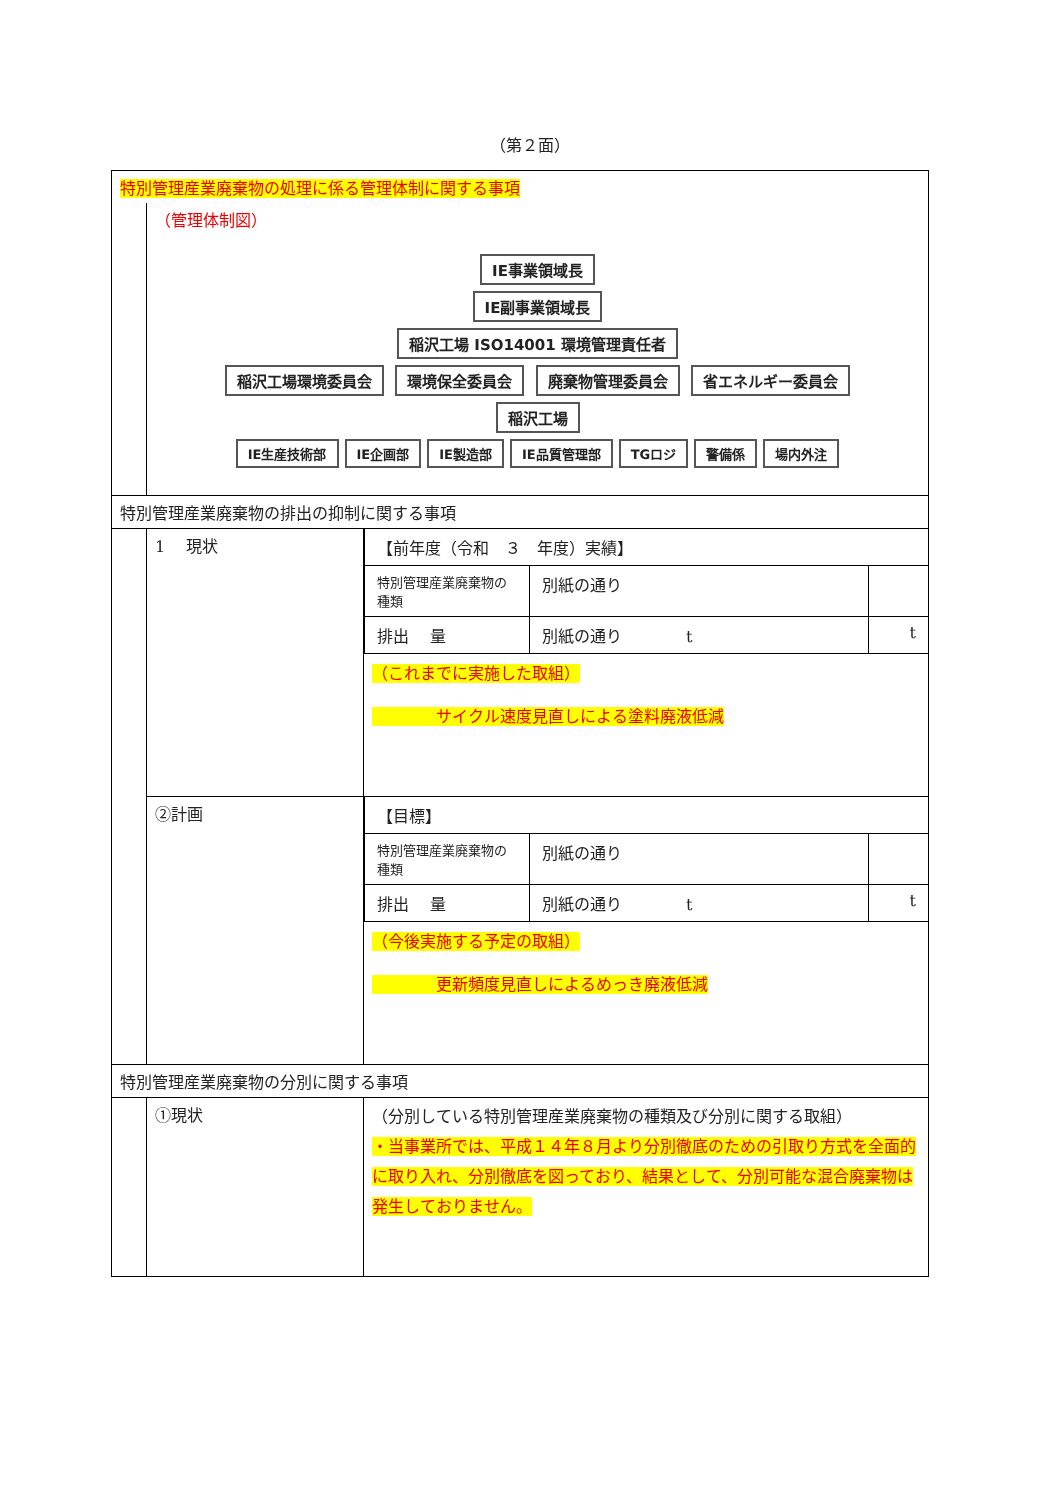（第２面）
| 特別管理産業廃棄物の処理に係る管理体制に関する事項 | | |
| | （管理体制図） IE事業領域長 IE副事業領域長 稲沢工場 ISO14001 環境管理責任者 稲沢工場環境委員会 環境保全委員会 廃棄物管理委員会 省エネルギー委員会 稲沢工場 IE生産技術部 IE企画部 IE製造部 IE品質管理部 TGロジ 警備係 場内外注 | |
| 特別管理産業廃棄物の排出の抑制に関する事項 | | |
| | 1 現状 | / 【前年度（令和 ３ 年度）実績】 / / / / 特別管理産業廃棄物の種類 / 別紙の通り / / / 排出 量 / 別紙の通り t / t / （これまでに実施した取組） サイクル速度見直しによる塗料廃液低減 |
| | ②計画 | / 【目標】 / / / / 特別管理産業廃棄物の種類 / 別紙の通り / / / 排出 量 / 別紙の通り t / t / （今後実施する予定の取組） 更新頻度見直しによるめっき廃液低減 |
| 特別管理産業廃棄物の分別に関する事項 | | |
| | ①現状 | （分別している特別管理産業廃棄物の種類及び分別に関する取組） ・当事業所では、平成１４年８月より分別徹底のための引取り方式を全面的に取り入れ、分別徹底を図っており、結果として、分別可能な混合廃棄物は発生しておりません。 |